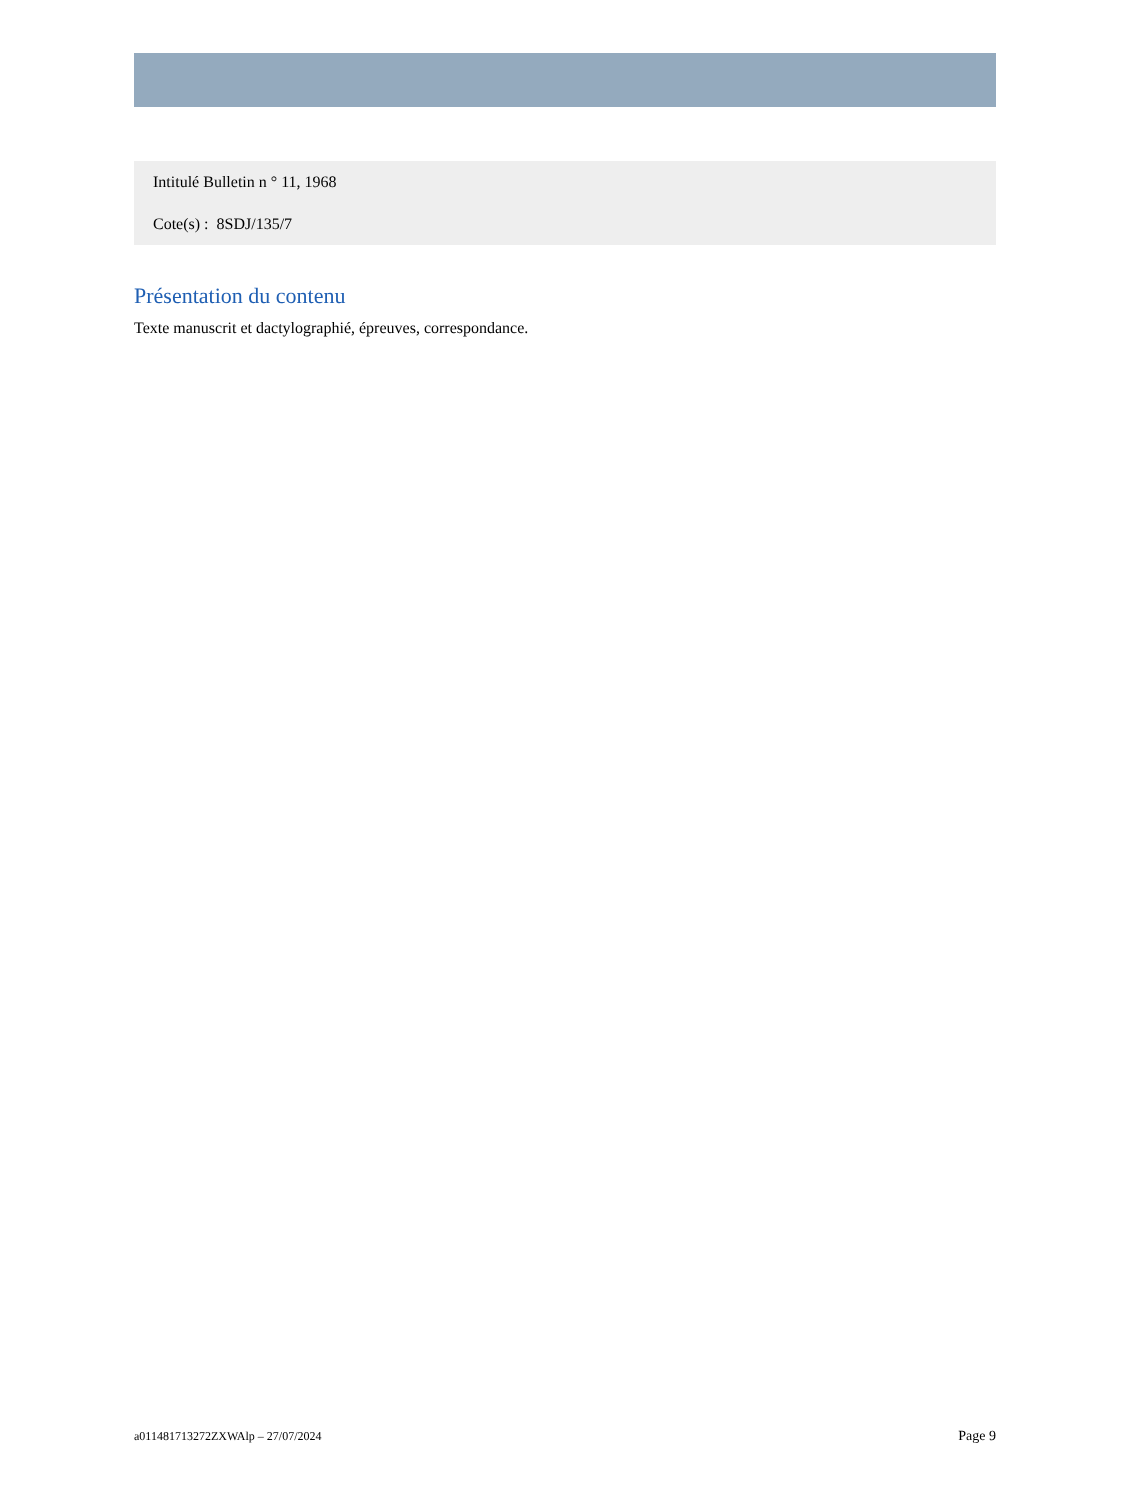Intitulé Bulletin n ° 11, 1968
Cote(s) : 8SDJ/135/7
Présentation du contenu
Texte manuscrit et dactylographié, épreuves, correspondance.
a011481713272ZXWAlp – 27/07/2024 Page 9